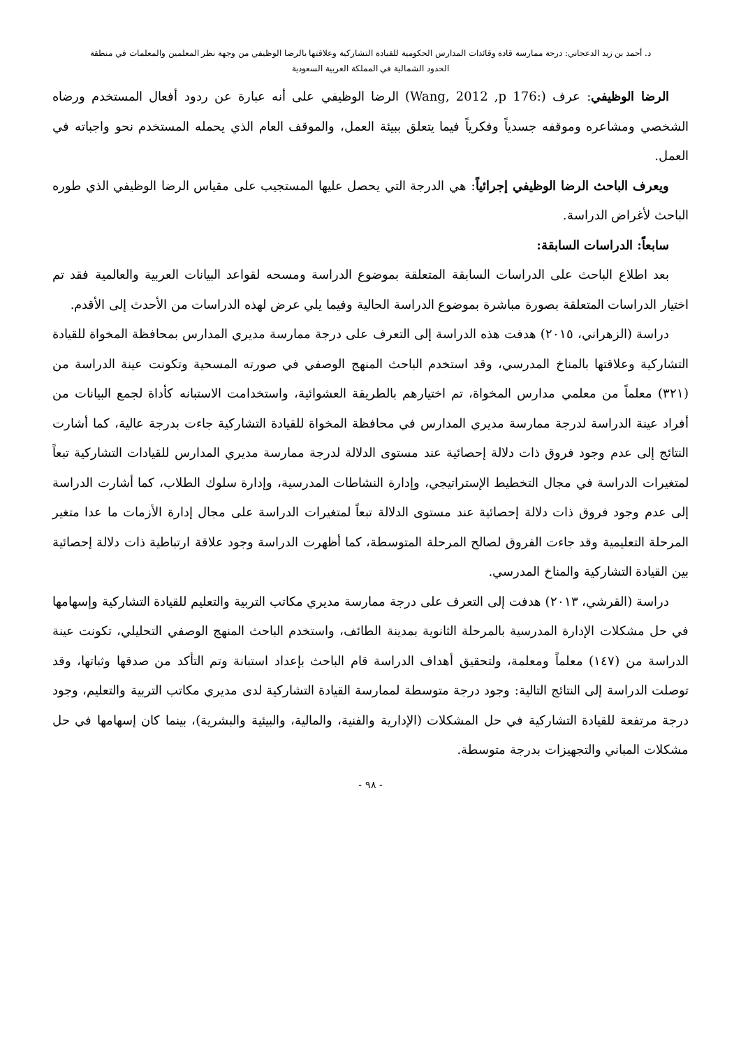د. أحمد بن زيد الدعجاني: درجة ممارسة قادة وقائدات المدارس الحكومية للقيادة التشاركية وعلاقتها بالرضا الوظيفي من وجهة نظر المعلمين والمعلمات في منطقة
الحدود الشمالية في المملكة العربية السعودية
الرضا الوظيفي: عرف (Wang, 2012 ,p 176:) الرضا الوظيفي على أنه عبارة عن ردود أفعال المستخدم ورضاه الشخصي ومشاعره وموقفه جسدياً وفكرياً فيما يتعلق ببيئة العمل، والموقف العام الذي يحمله المستخدم نحو واجباته في العمل.
ويعرف الباحث الرضا الوظيفي إجرائياً: هي الدرجة التي يحصل عليها المستجيب على مقياس الرضا الوظيفي الذي طوره الباحث لأغراض الدراسة.
سابعاً: الدراسات السابقة:
بعد اطلاع الباحث على الدراسات السابقة المتعلقة بموضوع الدراسة ومسحه لقواعد البيانات العربية والعالمية فقد تم اختيار الدراسات المتعلقة بصورة مباشرة بموضوع الدراسة الحالية وفيما يلي عرض لهذه الدراسات من الأحدث إلى الأقدم.
دراسة (الزهراني، ٢٠١٥) هدفت هذه الدراسة إلى التعرف على درجة ممارسة مديري المدارس بمحافظة المخواة للقيادة التشاركية وعلاقتها بالمناخ المدرسي، وقد استخدم الباحث المنهج الوصفي في صورته المسحية وتكونت عينة الدراسة من (٣٢١) معلماً من معلمي مدارس المخواة، تم اختيارهم بالطريقة العشوائية، واستخدامت الاستبانه كأداة لجمع البيانات من أفراد عينة الدراسة لدرجة ممارسة مديري المدارس في محافظة المخواة للقيادة التشاركية جاءت بدرجة عالية، كما أشارت النتائج إلى عدم وجود فروق ذات دلالة إحصائية عند مستوى الدلالة لدرجة ممارسة مديري المدارس للقيادات التشاركية تبعاً لمتغيرات الدراسة في مجال التخطيط الإستراتيجي، وإدارة النشاطات المدرسية، وإدارة سلوك الطلاب، كما أشارت الدراسة إلى عدم وجود فروق ذات دلالة إحصائية عند مستوى الدلالة تبعاً لمتغيرات الدراسة على مجال إدارة الأزمات ما عدا متغير المرحلة التعليمية وقد جاءت الفروق لصالح المرحلة المتوسطة، كما أظهرت الدراسة وجود علاقة ارتباطية ذات دلالة إحصائية بين القيادة التشاركية والمناخ المدرسي.
دراسة (القرشي، ٢٠١٣) هدفت إلى التعرف على درجة ممارسة مديري مكاتب التربية والتعليم للقيادة التشاركية وإسهامها في حل مشكلات الإدارة المدرسية بالمرحلة الثانوية بمدينة الطائف، واستخدم الباحث المنهج الوصفي التحليلي، تكونت عينة الدراسة من (١٤٧) معلماً ومعلمة، ولتحقيق أهداف الدراسة قام الباحث بإعداد استبانة وتم التأكد من صدقها وثباتها، وقد توصلت الدراسة إلى النتائج التالية: وجود درجة متوسطة لممارسة القيادة التشاركية لدى مديري مكاتب التربية والتعليم، وجود درجة مرتفعة للقيادة التشاركية في حل المشكلات (الإدارية والفنية، والمالية، والبيئية والبشرية)، بينما كان إسهامها في حل مشكلات المباني والتجهيزات بدرجة متوسطة.
- ٩٨ -